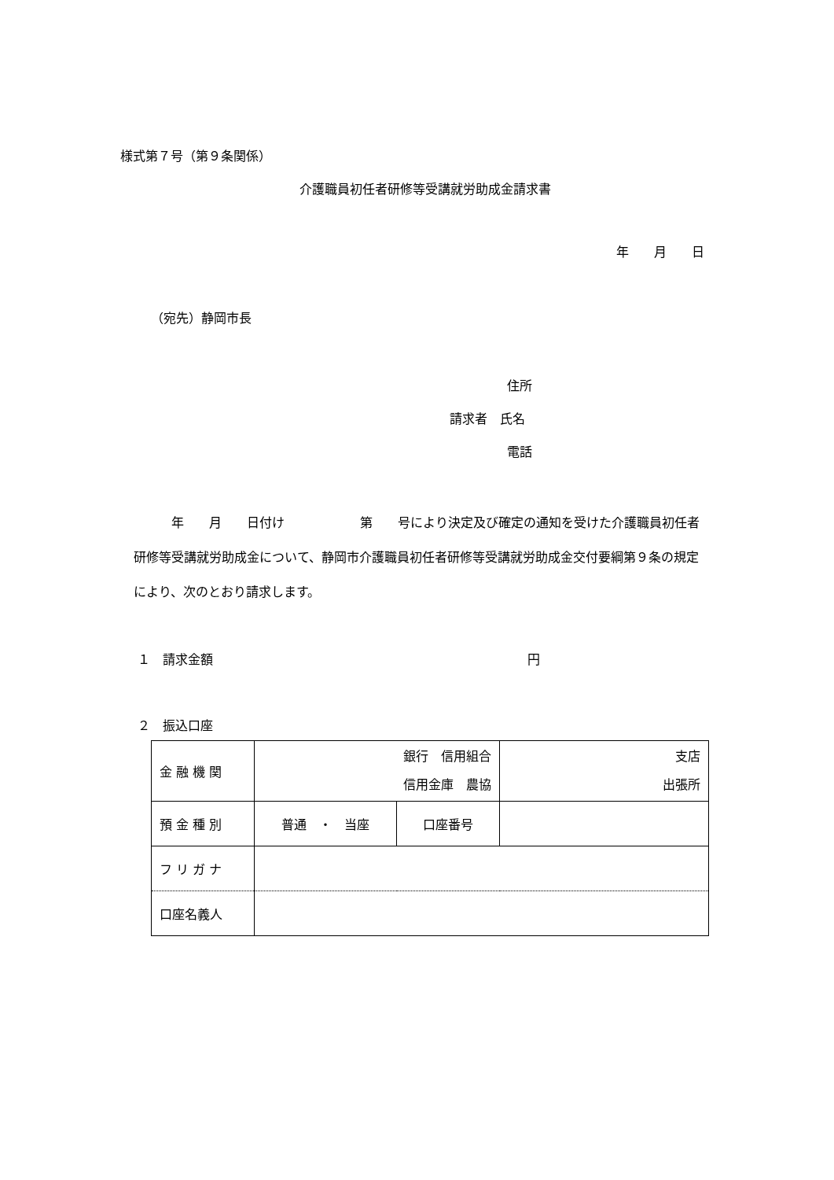様式第７号（第９条関係）
介護職員初任者研修等受講就労助成金請求書
年　　月　　日
（宛先）静岡市長
住所
請求者　氏名
電話
　　　年　　月　　日付け　　　　　　第　　号により決定及び確定の通知を受けた介護職員初任者研修等受講就労助成金について、静岡市介護職員初任者研修等受講就労助成金交付要綱第９条の規定により、次のとおり請求します。
１　請求金額 円
２　振込口座
| 金 融 機 関 | 銀行 信用組合 信用金庫 農協 | | 支店 出張所 |
| 預 金 種 別 | 普通 ・ 当座 | 口座番号 | |
| フ リ ガ ナ | | | |
| 口座名義人 | | | |